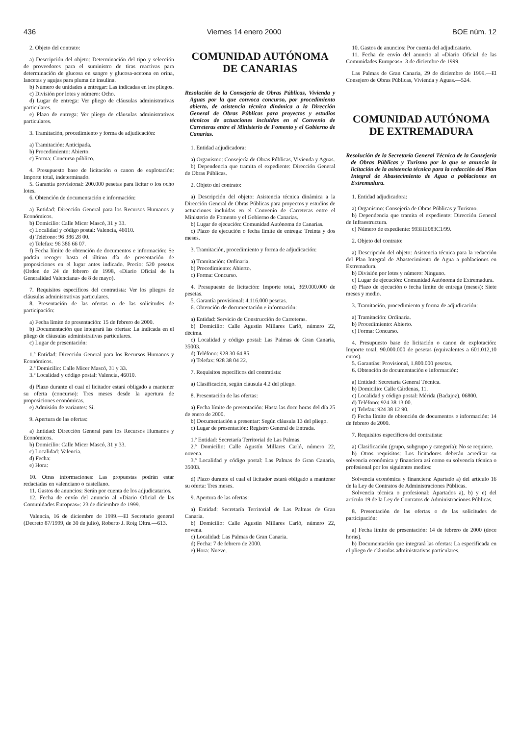436 Viernes 14 enero 2000 BOE núm. 12
2. Objeto del contrato:
a) Descripción del objeto: Determinación del tipo y selección de proveedores para el suministro de tiras reactivas para determinación de glucosa en sangre y glucosa-acetona en orina, lancetas y agujas para pluma de insulina.
b) Número de unidades a entregar: Las indicadas en los pliegos.
c) División por lotes y número: Ocho.
d) Lugar de entrega: Ver pliego de cláusulas administrativas particulares.
e) Plazo de entrega: Ver pliego de cláusulas administrativas particulares.
3. Tramitación, procedimiento y forma de adjudicación:
a) Tramitación: Anticipada.
b) Procedimiento: Abierto.
c) Forma: Concurso público.
4. Presupuesto base de licitación o canon de explotación: Importe total, indeterminado.
5. Garantía provisional: 200.000 pesetas para licitar o los ocho lotes.
6. Obtención de documentación e información:
a) Entidad: Dirección General para los Recursos Humanos y Económicos.
b) Domicilio: Calle Micer Mascó, 31 y 33.
c) Localidad y código postal: Valencia, 46010.
d) Teléfono: 96 386 28 00.
e) Telefax: 96 386 66 07.
f) Fecha límite de obtención de documentos e información: Se podrán recoger hasta el último día de presentación de proposiciones en el lugar antes indicado. Precio: 520 pesetas (Orden de 24 de febrero de 1998, «Diario Oficial de la Generalidad Valenciana» de 8 de mayo).
7. Requisitos específicos del contratista: Ver los pliegos de cláusulas administrativas particulares.
8. Presentación de las ofertas o de las solicitudes de participación:
a) Fecha límite de presentación: 15 de febrero de 2000.
b) Documentación que integrará las ofertas: La indicada en el pliego de cláusulas administrativas particulares.
c) Lugar de presentación:
1.º Entidad: Dirección General para los Recursos Humanos y Económicos.
2.º Domicilio: Calle Micer Mascó, 31 y 33.
3.º Localidad y código postal: Valencia, 46010.
d) Plazo durante el cual el licitador estará obligado a mantener su oferta (concurso): Tres meses desde la apertura de proposiciones económicas.
e) Admisión de variantes: Sí.
9. Apertura de las ofertas:
a) Entidad: Dirección General para los Recursos Humanos y Económicos.
b) Domicilio: Calle Micer Mascó, 31 y 33.
c) Localidad: Valencia.
d) Fecha:
e) Hora:
10. Otras informaciones: Las propuestas podrán estar redactadas en valenciano o castellano.
11. Gastos de anuncios: Serán por cuenta de los adjudicatarios.
12. Fecha de envío del anuncio al «Diario Oficial de las Comunidades Europeas»: 23 de diciembre de 1999.
Valencia, 16 de diciembre de 1999.—El Secretario general (Decreto 87/1999, de 30 de julio), Roberto J. Roig Oltra.—613.
COMUNIDAD AUTÓNOMA
DE CANARIAS
Resolución de la Consejería de Obras Públicas, Vivienda y Aguas por la que convoca concurso, por procedimiento abierto, de asistencia técnica dinámica a la Dirección General de Obras Públicas para proyectos y estudios técnicos de actuaciones incluidas en el Convenio de Carreteras entre el Ministerio de Fomento y el Gobierno de Canarias.
1. Entidad adjudicadora:
a) Organismo: Consejería de Obras Públicas, Vivienda y Aguas.
b) Dependencia que tramita el expediente: Dirección General de Obras Públicas.
2. Objeto del contrato:
a) Descripción del objeto: Asistencia técnica dinámica a la Dirección General de Obras Públicas para proyectos y estudios de actuaciones incluidas en el Convenio de Carreteras entre el Ministerio de Fomento y el Gobierno de Canarias.
b) Lugar de ejecución: Comunidad Autónoma de Canarias.
c) Plazo de ejecución o fecha límite de entrega: Treinta y dos meses.
3. Tramitación, procedimiento y forma de adjudicación:
a) Tramitación: Ordinaria.
b) Procedimiento: Abierto.
c) Forma: Concurso.
4. Presupuesto de licitación: Importe total, 369.000.000 de pesetas.
5. Garantía provisional: 4.116.000 pesetas.
6. Obtención de documentación e información:
a) Entidad: Servicio de Construcción de Carreteras.
b) Domicilio: Calle Agustín Millares Carló, número 22, décima.
c) Localidad y código postal: Las Palmas de Gran Canaria, 35003.
d) Teléfono: 928 30 64 85.
e) Telefax: 928 38 04 22.
7. Requisitos específicos del contratista:
a) Clasificación, según cláusula 4.2 del pliego.
8. Presentación de las ofertas:
a) Fecha límite de presentación: Hasta las doce horas del día 25 de enero de 2000.
b) Documentación a presentar: Según cláusula 13 del pliego.
c) Lugar de presentación: Registro General de Entrada.
1.º Entidad: Secretaría Territorial de Las Palmas.
2.º Domicilio: Calle Agustín Millares Carló, número 22, novena.
3.º Localidad y código postal: Las Palmas de Gran Canaria, 35003.
d) Plazo durante el cual el licitador estará obligado a mantener su oferta: Tres meses.
9. Apertura de las ofertas:
a) Entidad: Secretaría Territorial de Las Palmas de Gran Canaria.
b) Domicilio: Calle Agustín Millares Carló, número 22, novena.
c) Localidad: Las Palmas de Gran Canaria.
d) Fecha: 7 de febrero de 2000.
e) Hora: Nueve.
10. Gastos de anuncios: Por cuenta del adjudicatario.
11. Fecha de envío del anuncio al «Diario Oficial de las Comunidades Europeas»: 3 de diciembre de 1999.
Las Palmas de Gran Canaria, 29 de diciembre de 1999.—El Consejero de Obras Públicas, Vivienda y Aguas.—524.
COMUNIDAD AUTÓNOMA
DE EXTREMADURA
Resolución de la Secretaría General Técnica de la Consejería de Obras Públicas y Turismo por la que se anuncia la licitación de la asistencia técnica para la redacción del Plan Integral de Abastecimiento de Agua a poblaciones en Extremadura.
1. Entidad adjudicadora:
a) Organismo: Consejería de Obras Públicas y Turismo.
b) Dependencia que tramita el expediente: Dirección General de Infraestructura.
c) Número de expediente: 993HE083C1/99.
2. Objeto del contrato:
a) Descripción del objeto: Asistencia técnica para la redacción del Plan Integral de Abastecimiento de Agua a poblaciones en Extremadura.
b) División por lotes y número: Ninguno.
c) Lugar de ejecución: Comunidad Autónoma de Extremadura.
d) Plazo de ejecución o fecha límite de entrega (meses): Siete meses y medio.
3. Tramitación, procedimiento y forma de adjudicación:
a) Tramitación: Ordinaria.
b) Procedimiento: Abierto.
c) Forma: Concurso.
4. Presupuesto base de licitación o canon de explotación: Importe total, 90.000.000 de pesetas (equivalentes a 601.012,10 euros).
5. Garantías: Provisional, 1.800.000 pesetas.
6. Obtención de documentación e información:
a) Entidad: Secretaría General Técnica.
b) Domicilio: Calle Cárdenas, 11.
c) Localidad y código postal: Mérida (Badajoz), 06800.
d) Teléfono: 924 38 13 00.
e) Telefax: 924 38 12 90.
f) Fecha límite de obtención de documentos e información: 14 de febrero de 2000.
7. Requisitos específicos del contratista:
a) Clasificación (grupo, subgrupo y categoría): No se requiere.
b) Otros requisitos: Los licitadores deberán acreditar su solvencia económica y financiera así como su solvencia técnica o profesional por los siguientes medios:
Solvencia económica y financiera: Apartado a) del artículo 16 de la Ley de Contratos de Administraciones Públicas.
Solvencia técnica o profesional: Apartados a), b) y e) del artículo 19 de la Ley de Contratos de Administraciones Públicas.
8. Presentación de las ofertas o de las solicitudes de participación:
a) Fecha límite de presentación: 14 de febrero de 2000 (doce horas).
b) Documentación que integrará las ofertas: La especificada en el pliego de cláusulas administrativas particulares.